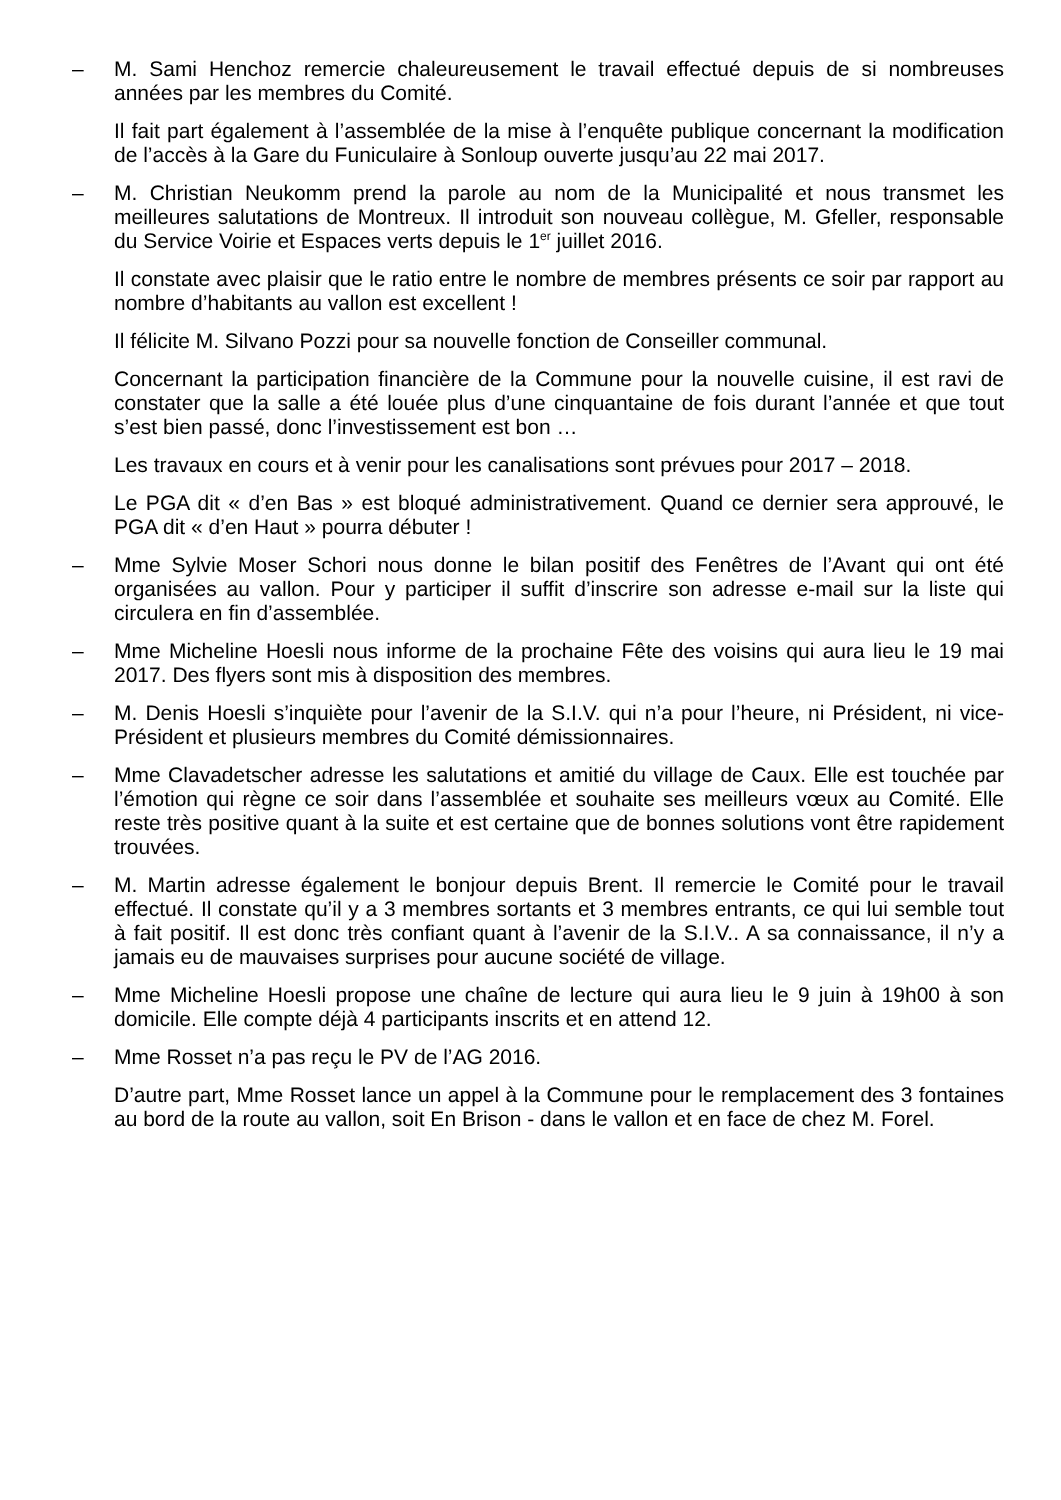– M. Sami Henchoz remercie chaleureusement le travail effectué depuis de si nombreuses années par les membres du Comité.
Il fait part également à l’assemblée de la mise à l’enquête publique concernant la modification de l’accès à la Gare du Funiculaire à Sonloup ouverte jusqu’au 22 mai 2017.
– M. Christian Neukomm prend la parole au nom de la Municipalité et nous transmet les meilleures salutations de Montreux. Il introduit son nouveau collègue, M. Gfeller, responsable du Service Voirie et Espaces verts depuis le 1<sup>er</sup> juillet 2016.
Il constate avec plaisir que le ratio entre le nombre de membres présents ce soir par rapport au nombre d’habitants au vallon est excellent !
Il félicite M. Silvano Pozzi pour sa nouvelle fonction de Conseiller communal.
Concernant la participation financière de la Commune pour la nouvelle cuisine, il est ravi de constater que la salle a été louée plus d’une cinquantaine de fois durant l’année et que tout s’est bien passé, donc l’investissement est bon …
Les travaux en cours et à venir pour les canalisations sont prévues pour 2017 – 2018.
Le PGA dit « d’en Bas » est bloqué administrativement. Quand ce dernier sera approuvé, le PGA dit « d’en Haut » pourra débuter !
– Mme Sylvie Moser Schori nous donne le bilan positif des Fenêtres de l’Avant qui ont été organisées au vallon. Pour y participer il suffit d’inscrire son adresse e-mail sur la liste qui circulera en fin d’assemblée.
– Mme Micheline Hoesli nous informe de la prochaine Fête des voisins qui aura lieu le 19 mai 2017. Des flyers sont mis à disposition des membres.
– M. Denis Hoesli s’inquiète pour l’avenir de la S.I.V. qui n’a pour l’heure, ni Président, ni vice-Président et plusieurs membres du Comité démissionnaires.
– Mme Clavadetscher adresse les salutations et amitié du village de Caux. Elle est touchée par l’émotion qui règne ce soir dans l’assemblée et souhaite ses meilleurs vœux au Comité. Elle reste très positive quant à la suite et est certaine que de bonnes solutions vont être rapidement trouvées.
– M. Martin adresse également le bonjour depuis Brent. Il remercie le Comité pour le travail effectué. Il constate qu’il y a 3 membres sortants et 3 membres entrants, ce qui lui semble tout à fait positif. Il est donc très confiant quant à l’avenir de la S.I.V.. A sa connaissance, il n’y a jamais eu de mauvaises surprises pour aucune société de village.
– Mme Micheline Hoesli propose une chaîne de lecture qui aura lieu le 9 juin à 19h00 à son domicile. Elle compte déjà 4 participants inscrits et en attend 12.
– Mme Rosset n’a pas reçu le PV de l’AG 2016.
D’autre part, Mme Rosset lance un appel à la Commune pour le remplacement des 3 fontaines au bord de la route au vallon, soit En Brison - dans le vallon et en face de chez M. Forel.